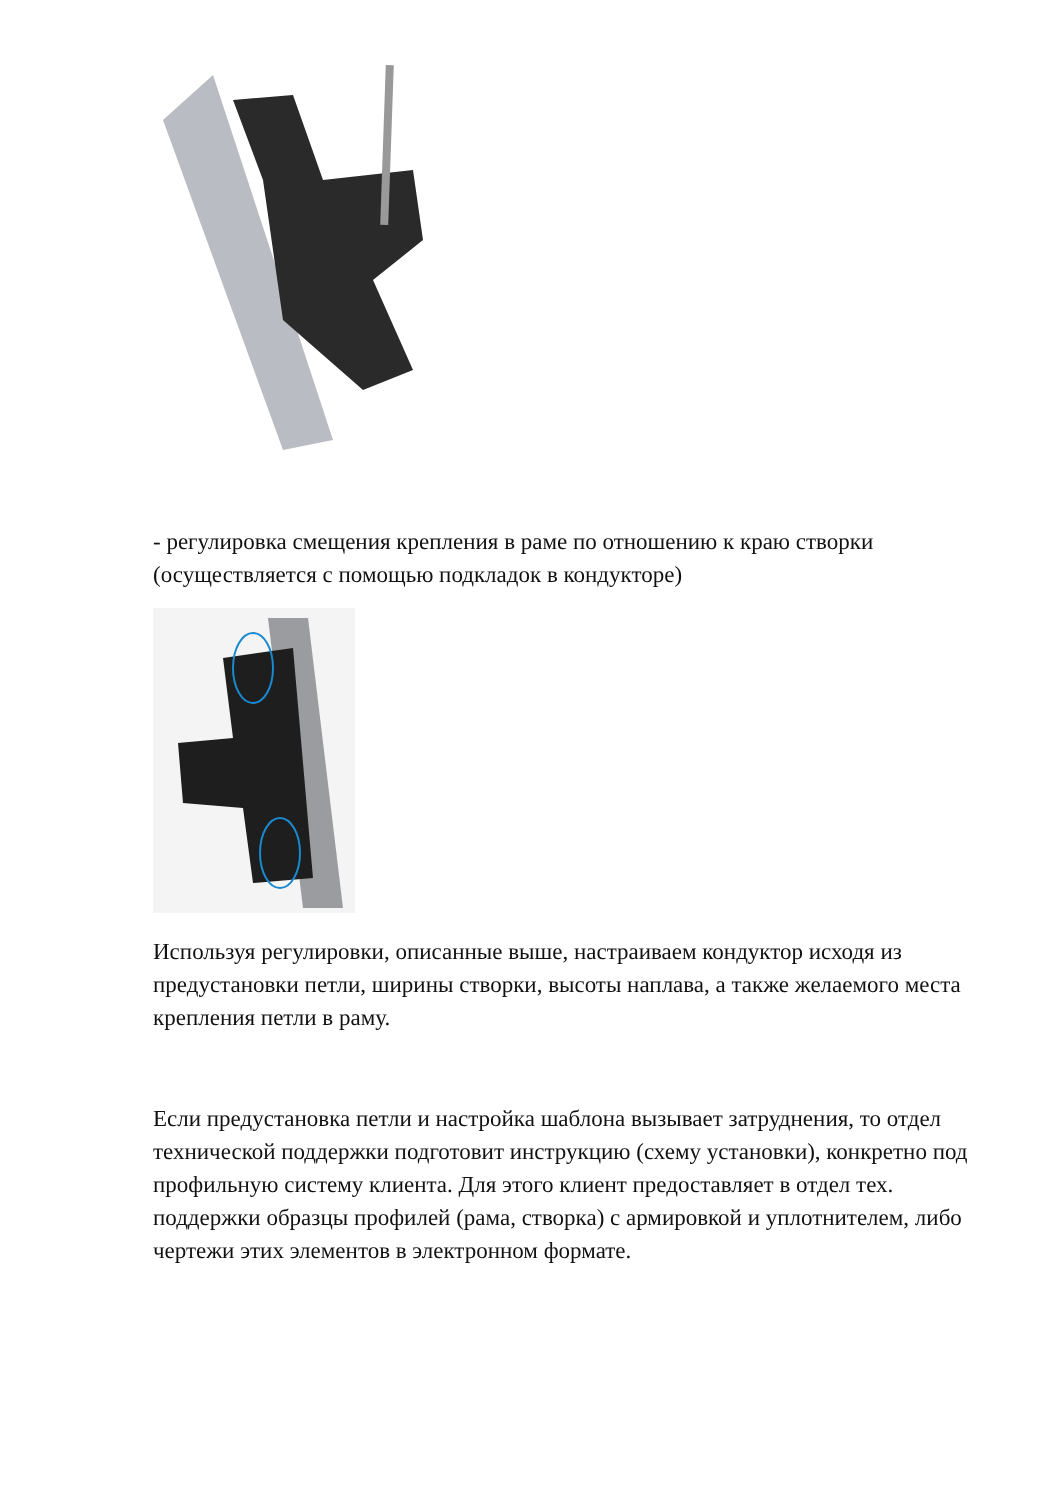- регулировка смещения крепления в раме по отношению к краю створки (осуществляется с помощью подкладок в кондукторе)
Используя регулировки, описанные выше, настраиваем кондуктор исходя из предустановки петли, ширины створки, высоты наплава, а также желаемого места крепления петли в раму.
Если предустановка петли и настройка шаблона вызывает затруднения, то отдел технической поддержки подготовит инструкцию (схему установки), конкретно под профильную систему клиента. Для этого клиент предоставляет в отдел тех. поддержки образцы профилей (рама, створка) с армировкой и уплотнителем, либо чертежи этих элементов в электронном формате.